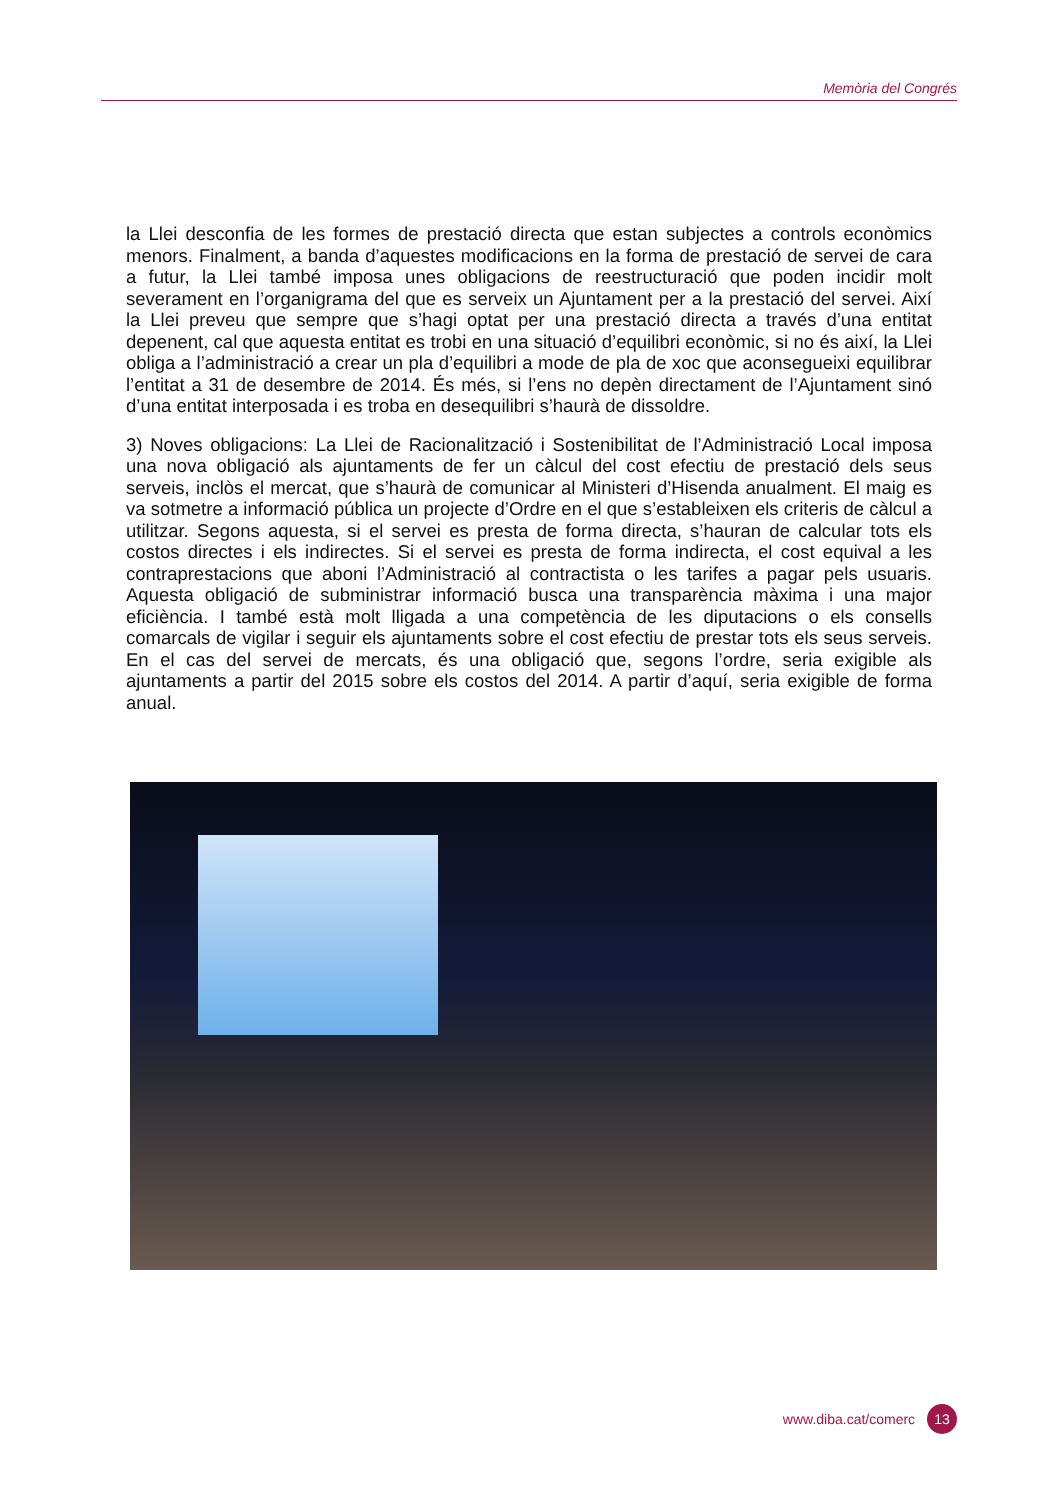Memòria del Congrés
la Llei desconfia de les formes de prestació directa que estan subjectes a controls econòmics menors. Finalment, a banda d’aquestes modificacions en la forma de prestació de servei de cara a futur, la Llei també imposa unes obligacions de reestructuració que poden incidir molt severament en l’organigrama del que es serveix un Ajuntament per a la prestació del servei. Així la Llei preveu que sempre que s’hagi optat per una prestació directa a través d’una entitat depenent, cal que aquesta entitat es trobi en una situació d’equilibri econòmic, si no és així, la Llei obliga a l’administració a crear un pla d’equilibri a mode de pla de xoc que aconsegueixi equilibrar l’entitat a 31 de desembre de 2014. És més, si l’ens no depèn directament de l’Ajuntament sinó d’una entitat interposada i es troba en desequilibri s’haurà de dissoldre.
3) Noves obligacions: La Llei de Racionalització i Sostenibilitat de l’Administració Local imposa una nova obligació als ajuntaments de fer un càlcul del cost efectiu de prestació dels seus serveis, inclòs el mercat, que s’haurà de comunicar al Ministeri d’Hisenda anualment. El maig es va sotmetre a informació pública un projecte d’Ordre en el que s’estableixen els criteris de càlcul a utilitzar. Segons aquesta, si el servei es presta de forma directa, s’hauran de calcular tots els costos directes i els indirectes. Si el servei es presta de forma indirecta, el cost equival a les contraprestacions que aboni l’Administració al contractista o les tarifes a pagar pels usuaris. Aquesta obligació de subministrar informació busca una transparència màxima i una major eficiència. I també està molt lligada a una competència de les diputacions o els consells comarcals de vigilar i seguir els ajuntaments sobre el cost efectiu de prestar tots els seus serveis. En el cas del servei de mercats, és una obligació que, segons l’ordre, seria exigible als ajuntaments a partir del 2015 sobre els costos del 2014. A partir d’aquí, seria exigible de forma anual.
www.diba.cat/comerc 13